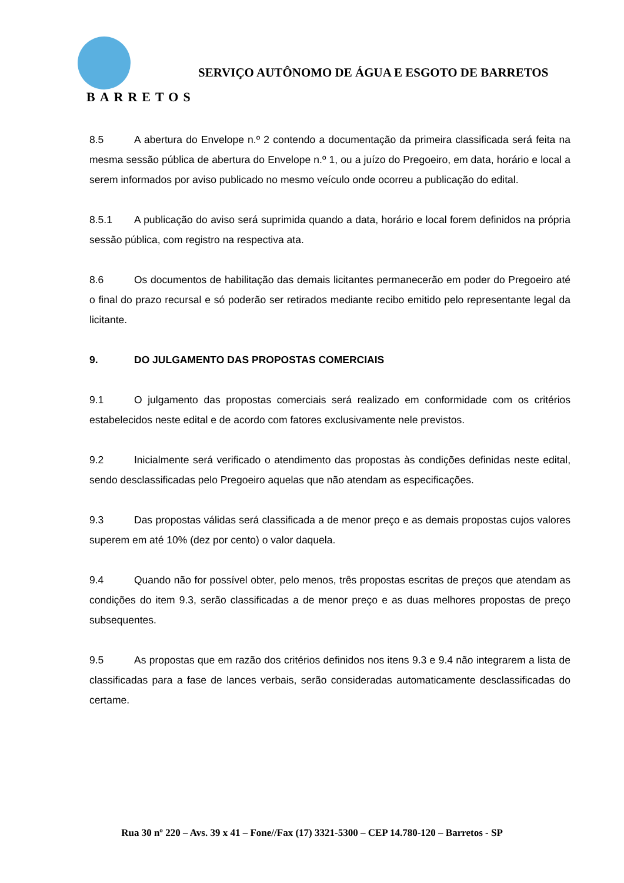BARRETOS
SERVIÇO AUTÔNOMO DE ÁGUA E ESGOTO DE BARRETOS
8.5 A abertura do Envelope n.º 2 contendo a documentação da primeira classificada será feita na mesma sessão pública de abertura do Envelope n.º 1, ou a juízo do Pregoeiro, em data, horário e local a serem informados por aviso publicado no mesmo veículo onde ocorreu a publicação do edital.
8.5.1 A publicação do aviso será suprimida quando a data, horário e local forem definidos na própria sessão pública, com registro na respectiva ata.
8.6 Os documentos de habilitação das demais licitantes permanecerão em poder do Pregoeiro até o final do prazo recursal e só poderão ser retirados mediante recibo emitido pelo representante legal da licitante.
9. DO JULGAMENTO DAS PROPOSTAS COMERCIAIS
9.1 O julgamento das propostas comerciais será realizado em conformidade com os critérios estabelecidos neste edital e de acordo com fatores exclusivamente nele previstos.
9.2 Inicialmente será verificado o atendimento das propostas às condições definidas neste edital, sendo desclassificadas pelo Pregoeiro aquelas que não atendam as especificações.
9.3 Das propostas válidas será classificada a de menor preço e as demais propostas cujos valores superem em até 10% (dez por cento) o valor daquela.
9.4 Quando não for possível obter, pelo menos, três propostas escritas de preços que atendam as condições do item 9.3, serão classificadas a de menor preço e as duas melhores propostas de preço subsequentes.
9.5 As propostas que em razão dos critérios definidos nos itens 9.3 e 9.4 não integrarem a lista de classificadas para a fase de lances verbais, serão consideradas automaticamente desclassificadas do certame.
Rua 30 nº 220 – Avs. 39 x 41 – Fone//Fax (17) 3321-5300 – CEP 14.780-120 – Barretos - SP